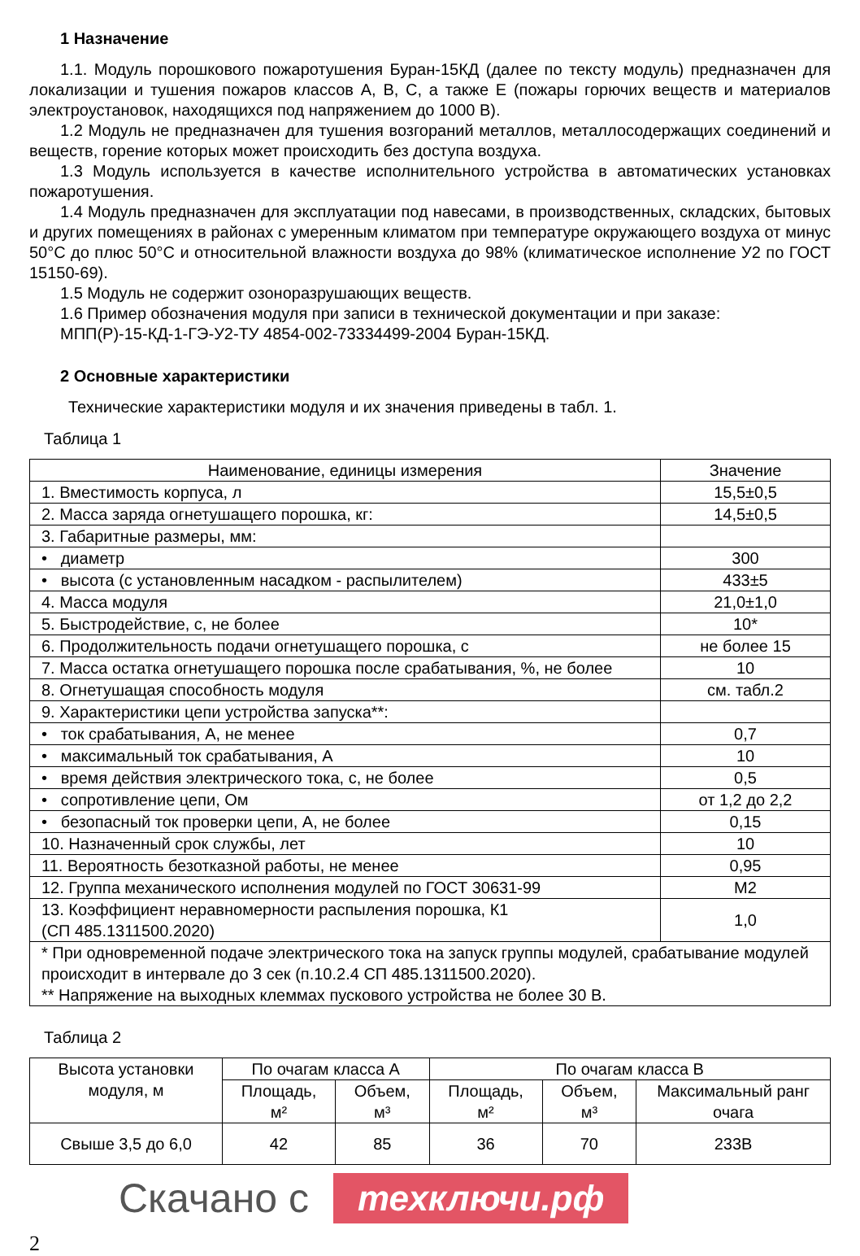1 Назначение
1.1. Модуль порошкового пожаротушения Буран-15КД (далее по тексту модуль) предназначен для локализации и тушения пожаров классов А, В, С, а также Е (пожары горючих веществ и материалов электроустановок, находящихся под напряжением до 1000 В).
1.2 Модуль не предназначен для тушения возгораний металлов, металлосодержащих соединений и веществ, горение которых может происходить без доступа воздуха.
1.3 Модуль используется в качестве исполнительного устройства в автоматических установках пожаротушения.
1.4 Модуль предназначен для эксплуатации под навесами, в производственных, складских, бытовых и других помещениях в районах с умеренным климатом при температуре окружающего воздуха от минус 50°С до плюс 50°С и относительной влажности воздуха до 98% (климатическое исполнение У2 по ГОСТ 15150-69).
1.5 Модуль не содержит озоноразрушающих веществ.
1.6 Пример обозначения модуля при записи в технической документации и при заказе:
МПП(Р)-15-КД-1-ГЭ-У2-ТУ 4854-002-73334499-2004 Буран-15КД.
2 Основные характеристики
Технические характеристики модуля и их значения приведены в табл. 1.
Таблица 1
| Наименование, единицы измерения | Значение |
| --- | --- |
| 1. Вместимость корпуса, л | 15,5±0,5 |
| 2. Масса заряда огнетушащего порошка, кг: | 14,5±0,5 |
| 3. Габаритные размеры, мм: | |
| • диаметр | 300 |
| • высота (с установленным насадком - распылителем) | 433±5 |
| 4. Масса модуля | 21,0±1,0 |
| 5. Быстродействие, с, не более | 10* |
| 6. Продолжительность подачи огнетушащего порошка, с | не более 15 |
| 7. Масса остатка огнетушащего порошка после срабатывания, %, не более | 10 |
| 8. Огнетушащая способность модуля | см. табл.2 |
| 9. Характеристики цепи устройства запуска**: | |
| • ток срабатывания, А, не менее | 0,7 |
| • максимальный ток срабатывания, А | 10 |
| • время действия электрического тока, с, не более | 0,5 |
| • сопротивление цепи, Ом | от 1,2 до 2,2 |
| • безопасный ток проверки цепи, А, не более | 0,15 |
| 10. Назначенный срок службы, лет | 10 |
| 11. Вероятность безотказной работы, не менее | 0,95 |
| 12. Группа механического исполнения модулей по ГОСТ 30631-99 | М2 |
| 13. Коэффициент неравномерности распыления порошка, К1 (СП 485.1311500.2020) | 1,0 |
| * При одновременной подаче электрического тока на запуск группы модулей, срабатывание модулей происходит в интервале до 3 сек (п.10.2.4 СП 485.1311500.2020). ** Напряжение на выходных клеммах пускового устройства не более 30 В. | |
Таблица 2
| Высота установки модуля, м | По очагам класса А | | По очагам класса В | | |
| --- | --- | --- | --- | --- | --- |
| | Площадь, м² | Объем, м³ | Площадь, м² | Объем, м³ | Максимальный ранг очага |
| Свыше 3,5 до 6,0 | 42 | 85 | 36 | 70 | 233В |
Скачано с техключи.рф
2